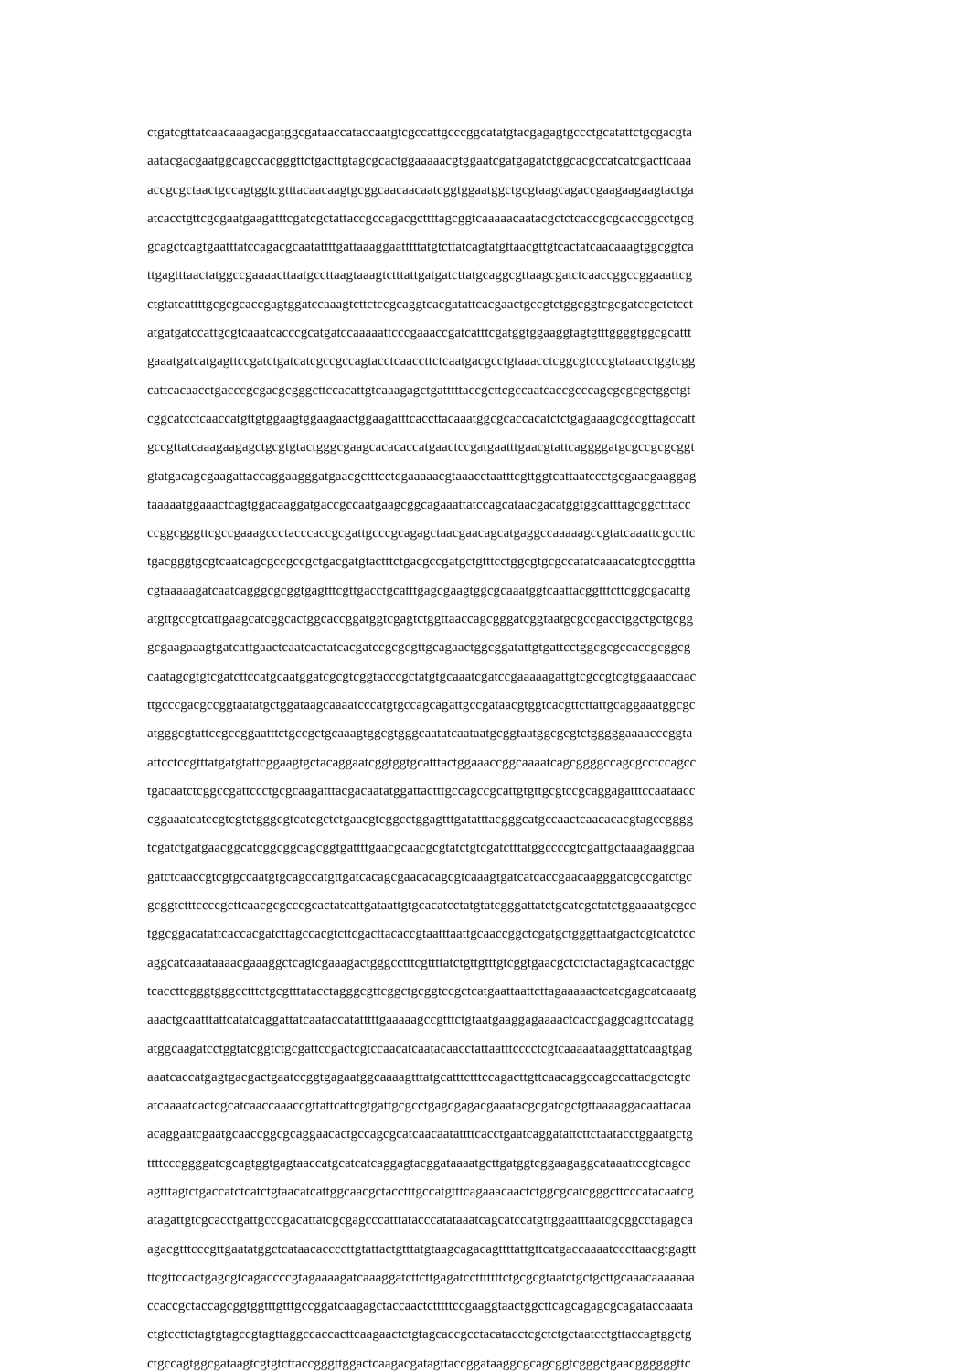ctgatcgttatcaacaaagacgatggcgataaccataccaatgtcgccattgcccggcatatgtacgagagtgccctgcatattctgcgacgta
aatacgacgaatggcagccacgggttctgacttgtagcgcactggaaaaacgtggaatcgatgagatctggcacgccatcatcgacttcaaa
accgcgctaactgccagtggtcgtttacaacaagtgcggcaacaacaatcggtggaatggctgcgtaagcagaccgaagaagaagtactga
atcacctgttcgcgaatgaagatttcgatcgctattaccgccagacgcttttagcggtcaaaaacaatacgctctcaccgcgcaccggcctgcg
gcagctcagtgaatttatccagacgcaatattttgattaaaggaatttttatgtcttatcagtatgttaacgttgtcactatcaacaaagtggcggtca
ttgagtttaactatggccgaaaacttaatgccttaagtaaagtctttattgatgatcttatgcaggcgttaagcgatctcaaccggccggaaattcg
ctgtatcattttgcgcgcaccgagtggatccaaagtcttctccgcaggtcacgatattcacgaactgccgtctggcggtcgcgatccgctctcct
atgatgatccattgcgtcaaatcacccgcatgatccaaaaattcccgaaaccgatcatttcgatggtggaaggtagtgtttggggtggcgcattt
gaaatgatcatgagttccgatctgatcatcgccgccagtacctcaaccttctcaatgacgcctgtaaacctcggcgtcccgtataacctggtcgg
cattcacaacctgacccgcgacgcgggcttccacattgtcaaagagctgatttttaccgcttcgccaatcaccgcccagcgcgcgctggctgt
cggcatcctcaaccatgttgtggaagtggaagaactggaagatttcaccttacaaatggcgcaccacatctctgagaaagcgccgttagccatt
gccgttatcaaagaagagctgcgtgtactgggcgaagcacacaccatgaactccgatgaatttgaacgtattcaggggatgcgccgcgcggt
gtatgacagcgaagattaccaggaagggatgaacgctttcctcgaaaaacgtaaacctaatttcgttggtcattaatccctgcgaacgaaggag
taaaaatggaaactcagtggacaaggatgaccgccaatgaagcggcagaaattatccagcataacgacatggtggcatttagcggctttacc
ccggcgggttcgccgaaagccctacccaccgcgattgcccgcagagctaacgaacagcatgaggccaaaaagccgtatcaaattcgccttc
tgacgggtgcgtcaatcagcgccgccgctgacgatgtactttctgacgccgatgctgtttcctggcgtgcgccatatcaaacatcgtccggttta
cgtaaaaagatcaatcagggcgcggtgagtttcgttgacctgcatttgagcgaagtggcgcaaatggtcaattacggtttcttcggcgacattg
atgttgccgtcattgaagcatcggcactggcaccggatggtcgagtctggttaaccagcgggatcggtaatgcgccgacctggctgctgcgg
gcgaagaaagtgatcattgaactcaatcactatcacgatccgcgcgttgcagaactggcggatattgtgattcctggcgcgccaccgcggcg
caatagcgtgtcgatcttccatgcaatggatcgcgtcggtacccgctatgtgcaaatcgatccgaaaaagattgtcgccgtcgtggaaaccaac
ttgcccgacgccggtaatatgctggataagcaaaatcccatgtgccagcagattgccgataacgtggtcacgttcttattgcaggaaatggcgc
atgggcgtattccgccggaatttctgccgctgcaaagtggcgtgggcaatatcaataatgcggtaatggcgcgtctgggggaaaacccggta
attcctccgtttatgatgtattcggaagtgctacaggaatcggtggtgcatttactggaaaccggcaaaatcagcggggccagcgcctccagcc
tgacaatctcggccgattccctgcgcaagatttacgacaatatggattactttgccagccgcattgtgttgcgtccgcaggagatttccaataacc
cggaaatcatccgtcgtctgggcgtcatcgctctgaacgtcggcctggagtttgatatttacgggcatgccaactcaacacacgtagccgggg
tcgatctgatgaacggcatcggcggcagcggtgattttgaacgcaacgcgtatctgtcgatctttatggccccgtcgattgctaaagaaggcaa
gatctcaaccgtcgtgccaatgtgcagccatgttgatcacagcgaacacagcgtcaaagtgatcatcaccgaacaagggatcgccgatctgc
gcggtctttccccgcttcaacgcgcccgcactatcattgataattgtgcacatcctatgtatcgggattatctgcatcgctatctggaaaatgcgcc
tggcggacatattcaccacgatcttagccacgtcttcgacttacaccgtaatttaattgcaaccggctcgatgctgggttaatgactcgtcatctcc
aggcatcaaataaaacgaaaggctcagtcgaaagactgggcctttcgttttatctgttgtttgtcggtgaacgctctctactagagtcacactggc
tcaccttcgggtgggcctttctgcgtttatacctagggcgttcggctgcggtccgctcatgaattaattcttagaaaaactcatcgagcatcaaatg
aaactgcaatttattcatatcaggattatcaataccatatttttgaaaaagccgtttctgtaatgaaggagaaaactcaccgaggcagttccatagg
atggcaagatcctggtatcggtctgcgattccgactcgtccaacatcaatacaacctattaatttcccctcgtcaaaaataaggttatcaagtgag
aaatcaccatgagtgacgactgaatccggtgagaatggcaaaagtttatgcatttctttccagacttgttcaacaggccagccattacgctcgtc
atcaaaatcactcgcatcaaccaaaccgttattcattcgtgattgcgcctgagcgagacgaaatacgcgatcgctgttaaaaggacaattacaa
acaggaatcgaatgcaaccggcgcaggaacactgccagcgcatcaacaatattttcacctgaatcaggatattcttctaatacctggaatgctg
ttttcccggggatcgcagtggtgagtaaccatgcatcatcaggagtacggataaaatgcttgatggtcggaagaggcataaattccgtcagcc
agtttagtctgaccatctcatctgtaacatcattggcaacgctacctttgccatgtttcagaaacaactctggcgcatcgggcttcccatacaatcg
atagattgtcgcacctgattgcccgacattatcgcgagcccatttatacccatataaatcagcatccatgttggaatttaatcgcggcctagagca
agacgtttcccgttgaatatggctcataacaccccttgtattactgtttatgtaagcagacagttttattgttcatgaccaaaatcccttaacgtgagtt
ttcgttccactgagcgtcagaccccgtagaaaagatcaaaggatcttcttgagatcctttttttctgcgcgtaatctgctgcttgcaaacaaaaaaa
ccaccgctaccagcggtggtttgtttgccggatcaagagctaccaactctttttccgaaggtaactggcttcagcagagcgcagataccaaata
ctgtccttctagtgtagccgtagttaggccaccacttcaagaactctgtagcaccgcctacatacctcgctctgctaatcctgttaccagtggctg
ctgccagtggcgataagtcgtgtcttaccgggttggactcaagacgatagttaccggataaggcgcagcggtcgggctgaacggggggttc